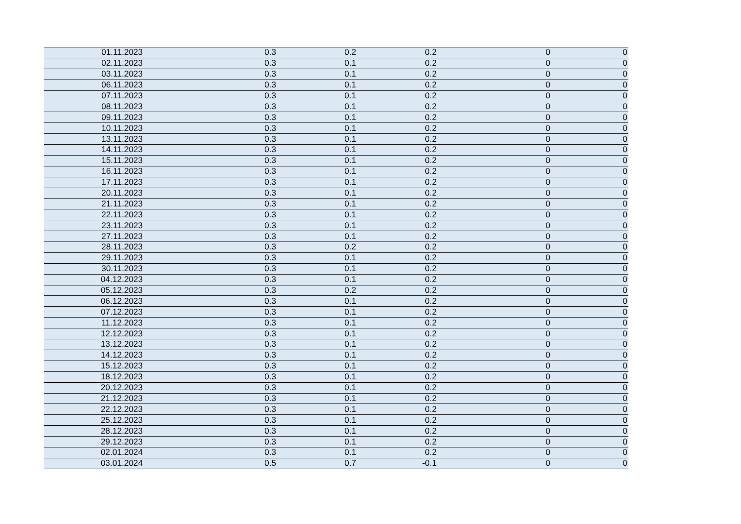| 01.11.2023 | 0.3 | 0.2 | 0.2 | 0 | 0 |
| 02.11.2023 | 0.3 | 0.1 | 0.2 | 0 | 0 |
| 03.11.2023 | 0.3 | 0.1 | 0.2 | 0 | 0 |
| 06.11.2023 | 0.3 | 0.1 | 0.2 | 0 | 0 |
| 07.11.2023 | 0.3 | 0.1 | 0.2 | 0 | 0 |
| 08.11.2023 | 0.3 | 0.1 | 0.2 | 0 | 0 |
| 09.11.2023 | 0.3 | 0.1 | 0.2 | 0 | 0 |
| 10.11.2023 | 0.3 | 0.1 | 0.2 | 0 | 0 |
| 13.11.2023 | 0.3 | 0.1 | 0.2 | 0 | 0 |
| 14.11.2023 | 0.3 | 0.1 | 0.2 | 0 | 0 |
| 15.11.2023 | 0.3 | 0.1 | 0.2 | 0 | 0 |
| 16.11.2023 | 0.3 | 0.1 | 0.2 | 0 | 0 |
| 17.11.2023 | 0.3 | 0.1 | 0.2 | 0 | 0 |
| 20.11.2023 | 0.3 | 0.1 | 0.2 | 0 | 0 |
| 21.11.2023 | 0.3 | 0.1 | 0.2 | 0 | 0 |
| 22.11.2023 | 0.3 | 0.1 | 0.2 | 0 | 0 |
| 23.11.2023 | 0.3 | 0.1 | 0.2 | 0 | 0 |
| 27.11.2023 | 0.3 | 0.1 | 0.2 | 0 | 0 |
| 28.11.2023 | 0.3 | 0.2 | 0.2 | 0 | 0 |
| 29.11.2023 | 0.3 | 0.1 | 0.2 | 0 | 0 |
| 30.11.2023 | 0.3 | 0.1 | 0.2 | 0 | 0 |
| 04.12.2023 | 0.3 | 0.1 | 0.2 | 0 | 0 |
| 05.12.2023 | 0.3 | 0.2 | 0.2 | 0 | 0 |
| 06.12.2023 | 0.3 | 0.1 | 0.2 | 0 | 0 |
| 07.12.2023 | 0.3 | 0.1 | 0.2 | 0 | 0 |
| 11.12.2023 | 0.3 | 0.1 | 0.2 | 0 | 0 |
| 12.12.2023 | 0.3 | 0.1 | 0.2 | 0 | 0 |
| 13.12.2023 | 0.3 | 0.1 | 0.2 | 0 | 0 |
| 14.12.2023 | 0.3 | 0.1 | 0.2 | 0 | 0 |
| 15.12.2023 | 0.3 | 0.1 | 0.2 | 0 | 0 |
| 18.12.2023 | 0.3 | 0.1 | 0.2 | 0 | 0 |
| 20.12.2023 | 0.3 | 0.1 | 0.2 | 0 | 0 |
| 21.12.2023 | 0.3 | 0.1 | 0.2 | 0 | 0 |
| 22.12.2023 | 0.3 | 0.1 | 0.2 | 0 | 0 |
| 25.12.2023 | 0.3 | 0.1 | 0.2 | 0 | 0 |
| 28.12.2023 | 0.3 | 0.1 | 0.2 | 0 | 0 |
| 29.12.2023 | 0.3 | 0.1 | 0.2 | 0 | 0 |
| 02.01.2024 | 0.3 | 0.1 | 0.2 | 0 | 0 |
| 03.01.2024 | 0.5 | 0.7 | -0.1 | 0 | 0 |